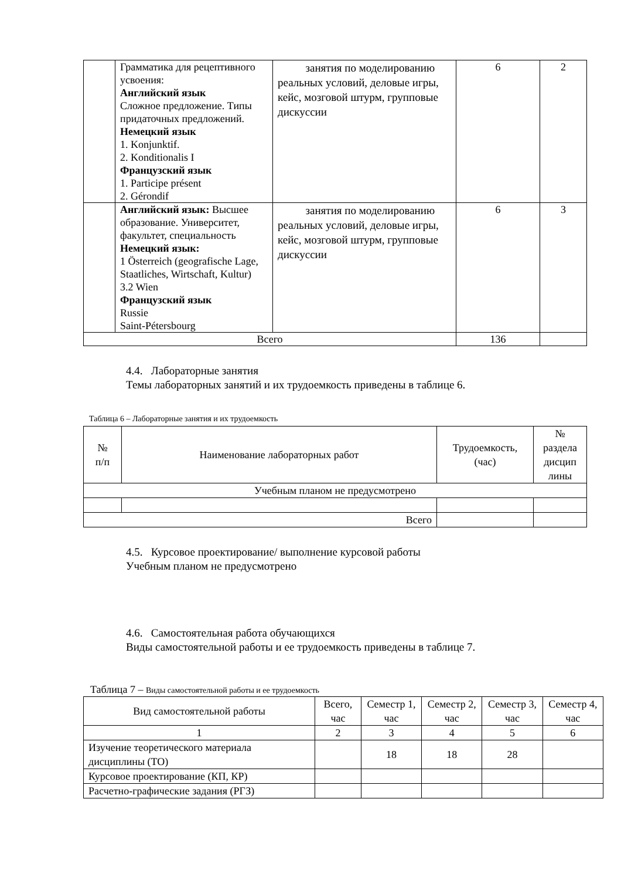| | Грамматика для рецептивного усвоения: Английский язык Сложное предложение. Типы придаточных предложений. Немецкий язык 1. Konjunktif. 2. Konditionalis I Французский язык 1. Participe présent 2. Gérondif | занятия по моделированию реальных условий, деловые игры, кейс, мозговой штурм, групповые дискуссии | 6 | 2 |
| | Английский язык: Высшее образование. Университет, факультет, специальность Немецкий язык: 1 Österreich (geografische Lage, Staatliches, Wirtschaft, Kultur) 3.2 Wien Французский язык Russie Saint-Pétersbourg | занятия по моделированию реальных условий, деловые игры, кейс, мозговой штурм, групповые дискуссии | 6 | 3 |
| Всего | | | 136 | |
4.4. Лабораторные занятия
Темы лабораторных занятий и их трудоемкость приведены в таблице 6.
Таблица 6 – Лабораторные занятия и их трудоемкость
| № п/п | Наименование лабораторных работ | Трудоемкость, (час) | № раздела дисцип лины |
| --- | --- | --- | --- |
| Учебным планом не предусмотрено | | | |
| Всего | | | |
4.5. Курсовое проектирование/ выполнение курсовой работы
Учебным планом не предусмотрено
4.6. Самостоятельная работа обучающихся
Виды самостоятельной работы и ее трудоемкость приведены в таблице 7.
Таблица 7 – Виды самостоятельной работы и ее трудоемкость
| Вид самостоятельной работы | Всего, час | Семестр 1, час | Семестр 2, час | Семестр 3, час | Семестр 4, час |
| --- | --- | --- | --- | --- | --- |
| 1 | 2 | 3 | 4 | 5 | 6 |
| Изучение теоретического материала дисциплины (ТО) | | 18 | 18 | 28 | |
| Курсовое проектирование (КП, КР) | | | | | |
| Расчетно-графические задания (РГЗ) | | | | | |